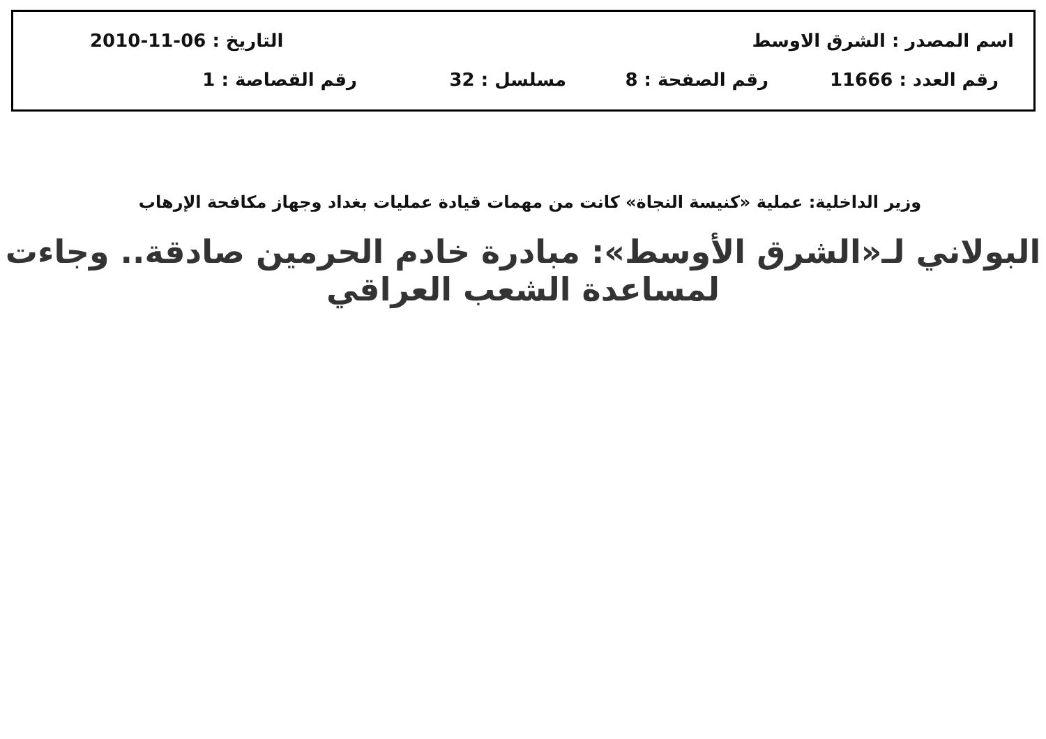اسم المصدر : الشرق الاوسط التاريخ : 06-11-2010
رقم العدد : 11666 رقم الصفحة : 8 مسلسل : 32 رقم القصاصة : 1
وزير الداخلية: عملية «كنيسة النجاة» كانت من مهمات قيادة عمليات بغداد وجهاز مكافحة الإرهاب
البولاني لـ«الشرق الأوسط»: مبادرة خادم الحرمين صادقة.. وجاءت لمساعدة الشعب العراقي